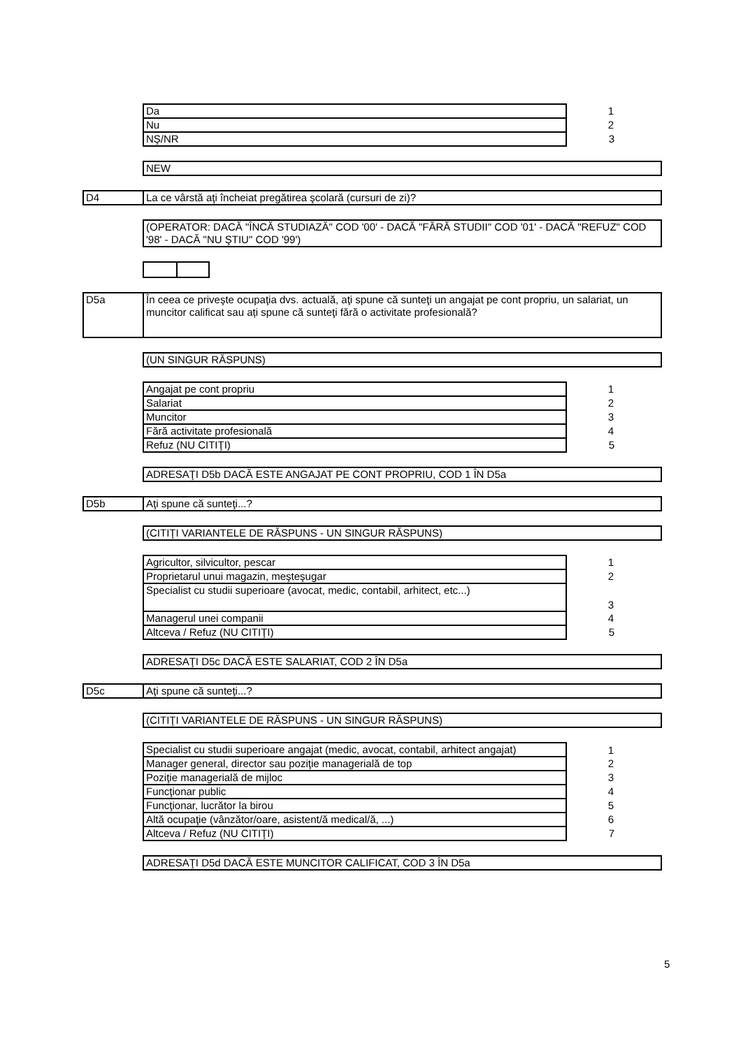| Da | 1 |
| Nu | 2 |
| NŞ/NR | 3 |
NEW
D4
La ce vârstă aţi încheiat pregătirea şcolară (cursuri de zi)?
(OPERATOR: DACĂ "ÎNCĂ STUDIAZĂ" COD '00' - DACĂ "FĂRĂ STUDII" COD '01' - DACĂ "REFUZ" COD '98' - DACĂ "NU ŞTIU" COD '99')
D5a
În ceea ce priveşte ocupaţia dvs. actuală, aţi spune că sunteţi un angajat pe cont propriu, un salariat, un muncitor calificat sau ați spune că sunteţi fără o activitate profesională?
(UN SINGUR RĂSPUNS)
| Angajat pe cont propriu | 1 |
| Salariat | 2 |
| Muncitor | 3 |
| Fără activitate profesională | 4 |
| Refuz (NU CITIŢI) | 5 |
ADRESAŢI D5b DACĂ ESTE ANGAJAT PE CONT PROPRIU, COD 1 ÎN D5a
D5b
Aţi spune că sunteţi...?
(CITIŢI VARIANTELE DE RĂSPUNS - UN SINGUR RĂSPUNS)
| Agricultor, silvicultor, pescar | 1 |
| Proprietarul unui magazin, meşteşugar | 2 |
| Specialist cu studii superioare (avocat, medic, contabil, arhitect, etc...) | 3 |
| Managerul unei companii | 4 |
| Altceva / Refuz (NU CITIŢI) | 5 |
ADRESAŢI D5c DACĂ ESTE SALARIAT, COD 2 ÎN D5a
D5c
Aţi spune că sunteţi...?
(CITIŢI VARIANTELE DE RĂSPUNS - UN SINGUR RĂSPUNS)
| Specialist cu studii superioare angajat (medic, avocat, contabil, arhitect angajat) | 1 |
| Manager general, director sau poziţie managerială de top | 2 |
| Poziţie managerială de mijloc | 3 |
| Funcţionar public | 4 |
| Funcţionar, lucrător la birou | 5 |
| Altă ocupaţie (vânzător/oare, asistent/ă medical/ă, ...) | 6 |
| Altceva / Refuz (NU CITIŢI) | 7 |
ADRESAŢI D5d DACĂ ESTE MUNCITOR CALIFICAT, COD 3 ÎN D5a
5